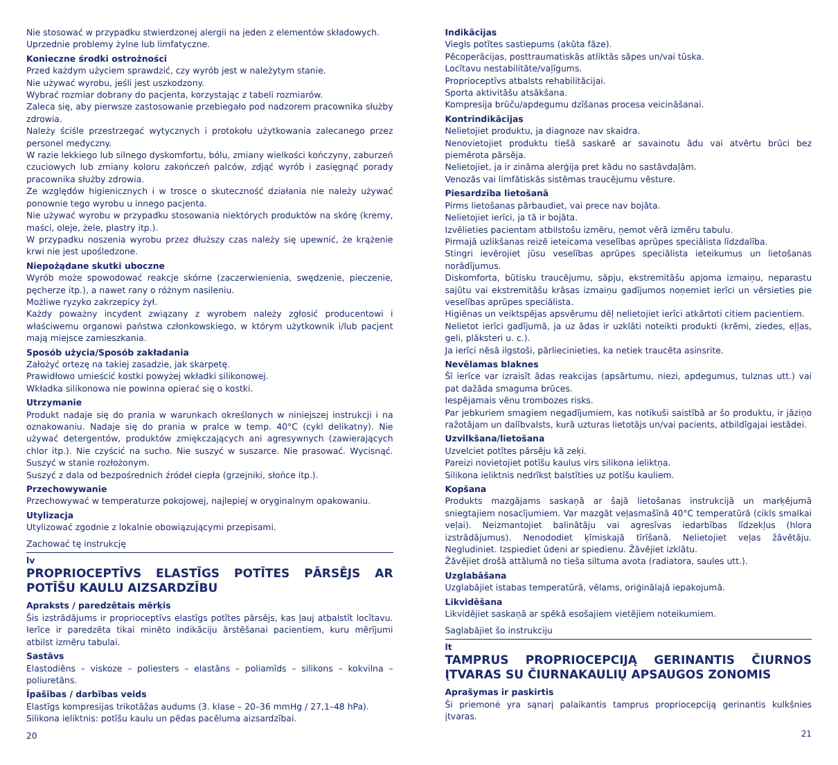Nie stosować w przypadku stwierdzonej alergii na jeden z elementów składowych.
Uprzednie problemy żylne lub limfatyczne.
Konieczne środki ostrożności
Przed każdym użyciem sprawdzić, czy wyrób jest w należytym stanie.
Nie używać wyrobu, jeśli jest uszkodzony.
Wybrać rozmiar dobrany do pacjenta, korzystając z tabeli rozmiarów.
Zaleca się, aby pierwsze zastosowanie przebiegało pod nadzorem pracownika służby zdrowia.
Należy ściśle przestrzegać wytycznych i protokołu użytkowania zalecanego przez personel medyczny.
W razie lekkiego lub silnego dyskomfortu, bólu, zmiany wielkości kończyny, zaburzeń czuciowych lub zmiany koloru zakończeń palców, zdjąć wyrób i zasięgnąć porady pracownika służby zdrowia.
Ze względów higienicznych i w trosce o skuteczność działania nie należy używać ponownie tego wyrobu u innego pacjenta.
Nie używać wyrobu w przypadku stosowania niektórych produktów na skórę (kremy, maści, oleje, żele, plastry itp.).
W przypadku noszenia wyrobu przez dłuższy czas należy się upewnić, że krążenie krwi nie jest upośledzone.
Niepożądane skutki uboczne
Wyrób może spowodować reakcje skórne (zaczerwienienia, swędzenie, pieczenie, pęcherze itp.), a nawet rany o różnym nasileniu.
Możliwe ryzyko zakrzepicy żył.
Każdy poważny incydent związany z wyrobem należy zgłosić producentowi i właściwemu organowi państwa członkowskiego, w którym użytkownik i/lub pacjent mają miejsce zamieszkania.
Sposób użycia/Sposób zakładania
Założyć ortezę na takiej zasadzie, jak skarpetę.
Prawidłowo umieścić kostki powyżej wkładki silikonowej.
Wkładka silikonowa nie powinna opierać się o kostki.
Utrzymanie
Produkt nadaje się do prania w warunkach określonych w niniejszej instrukcji i na oznakowaniu. Nadaje się do prania w pralce w temp. 40°C (cykl delikatny). Nie używać detergentów, produktów zmiękczających ani agresywnych (zawierających chlor itp.). Nie czyścić na sucho. Nie suszyć w suszarce. Nie prasować. Wycisnąć. Suszyć w stanie rozłożonym.
Suszyć z dala od bezpośrednich źródeł ciepła (grzejniki, słońce itp.).
Przechowywanie
Przechowywać w temperaturze pokojowej, najlepiej w oryginalnym opakowaniu.
Utylizacja
Utylizować zgodnie z lokalnie obowiązującymi przepisami.
Zachować tę instrukcję
lv
PROPRIOCEPTĪVS ELASTĪGS POTĪTES PĀRSĒJS AR POTĪŠU KAULU AIZSARDZĪBU
Apraksts / paredzētais mērķis
Šis izstrādājums ir proprioceptīvs elastīgs potītes pārsējs, kas ļauj atbalstīt locītavu. Ierīce ir paredzēta tikai minēto indikāciju ārstēšanai pacientiem, kuru mērījumi atbilst izmēru tabulai.
Sastāvs
Elastodiēns – viskoze – poliesters – elastāns – poliamīds – silikons – kokvilna – poliuretāns.
Īpašības / darbības veids
Elastīgs kompresijas trikotāžas audums (3. klase – 20–36 mmHg / 27,1–48 hPa).
Silikona ieliktnis: potīšu kaulu un pēdas pacēluma aizsardzībai.
20
Indikācijas
Viegls potītes sastiepums (akūta fāze).
Pēcoperācijas, posttraumatiskās atliktās sāpes un/vai tūska.
Locītavu nestabilitāte/vaļīgums.
Proprioceptīvs atbalsts rehabilitācijai.
Sporta aktivitāšu atsākšana.
Kompresija brūču/apdegumu dzīšanas procesa veicināšanai.
Kontrindikācijas
Nelietojiet produktu, ja diagnoze nav skaidra.
Nenovietojiet produktu tiešā saskarē ar savainotu ādu vai atvērtu brūci bez piemērota pārsēja.
Nelietojiet, ja ir zināma alerģija pret kādu no sastāvdaļām.
Venozās vai limfātiskās sistēmas traucējumu vēsture.
Piesardzība lietošanā
Pirms lietošanas pārbaudiet, vai prece nav bojāta.
Nelietojiet ierīci, ja tā ir bojāta.
Izvēlieties pacientam atbilstošu izmēru, ņemot vērā izmēru tabulu.
Pirmajā uzlikšanas reizē ieteicama veselības aprūpes speciālista līdzdalība.
Stingri ievērojiet jūsu veselības aprūpes speciālista ieteikumus un lietošanas norādījumus.
Diskomforta, būtisku traucējumu, sāpju, ekstremitāšu apjoma izmaiņu, neparastu sajūtu vai ekstremitāšu krāsas izmaiņu gadījumos noņemiet ierīci un vērsieties pie veselības aprūpes speciālista.
Higiēnas un veiktspējas apsvērumu dēļ nelietojiet ierīci atkārtoti citiem pacientiem.
Nelietot ierīci gadījumā, ja uz ādas ir uzklāti noteikti produkti (krēmi, ziedes, eļļas, geli, plāksteri u. c.).
Ja ierīci nēsā ilgstoši, pārliecinieties, ka netiek traucēta asinsrite.
Nevēlamas blaknes
Šī ierīce var izraisīt ādas reakcijas (apsārtumu, niezi, apdegumus, tulznas utt.) vai pat dažāda smaguma brūces.
Iespējamais vēnu trombozes risks.
Par jebkuriem smagiem negadījumiem, kas notikuši saistībā ar šo produktu, ir jāziņo ražotājam un dalībvalsts, kurā uzturas lietotājs un/vai pacients, atbildīgajai iestādei.
Uzvilkšana/lietošana
Uzvelciet potītes pārsēju kā zeķi.
Pareizi novietojiet potīšu kaulus virs silikona ieliktņa.
Silikona ieliktnis nedrīkst balstīties uz potīšu kauliem.
Kopšana
Produkts mazgājams saskaņā ar šajā lietošanas instrukcijā un marķējumā sniegtajiem nosacījumiem. Var mazgāt veļasmašīnā 40°C temperatūrā (cikls smalkai veļai). Neizmantojiet balinātāju vai agresīvas iedarbības līdzekļus (hlora izstrādājumus). Nenododiet ķīmiskajā tīrīšanā. Nelietojiet veļas žāvētāju. Negludiniet. Izspiediet ūdeni ar spiedienu. Žāvējiet izklātu.
Žāvējiet drošā attālumā no tieša siltuma avota (radiatora, saules utt.).
Uzglabāšana
Uzglabājiet istabas temperatūrā, vēlams, oriģinālajā iepakojumā.
Likvidēšana
Likvidējiet saskaņā ar spēkā esošajiem vietējiem noteikumiem.
Saglabājiet šo instrukciju
lt
TAMPRUS PROPRIOCEPCIJĄ GERINANTIS ČIURNOS ĮTVARAS SU ČIURNAKAULIŲ APSAUGOS ZONOMIS
Aprašymas ir paskirtis
Ši priemonė yra sąnarį palaikantis tamprus propriocepciją gerinantis kulkšnies įtvaras.
21